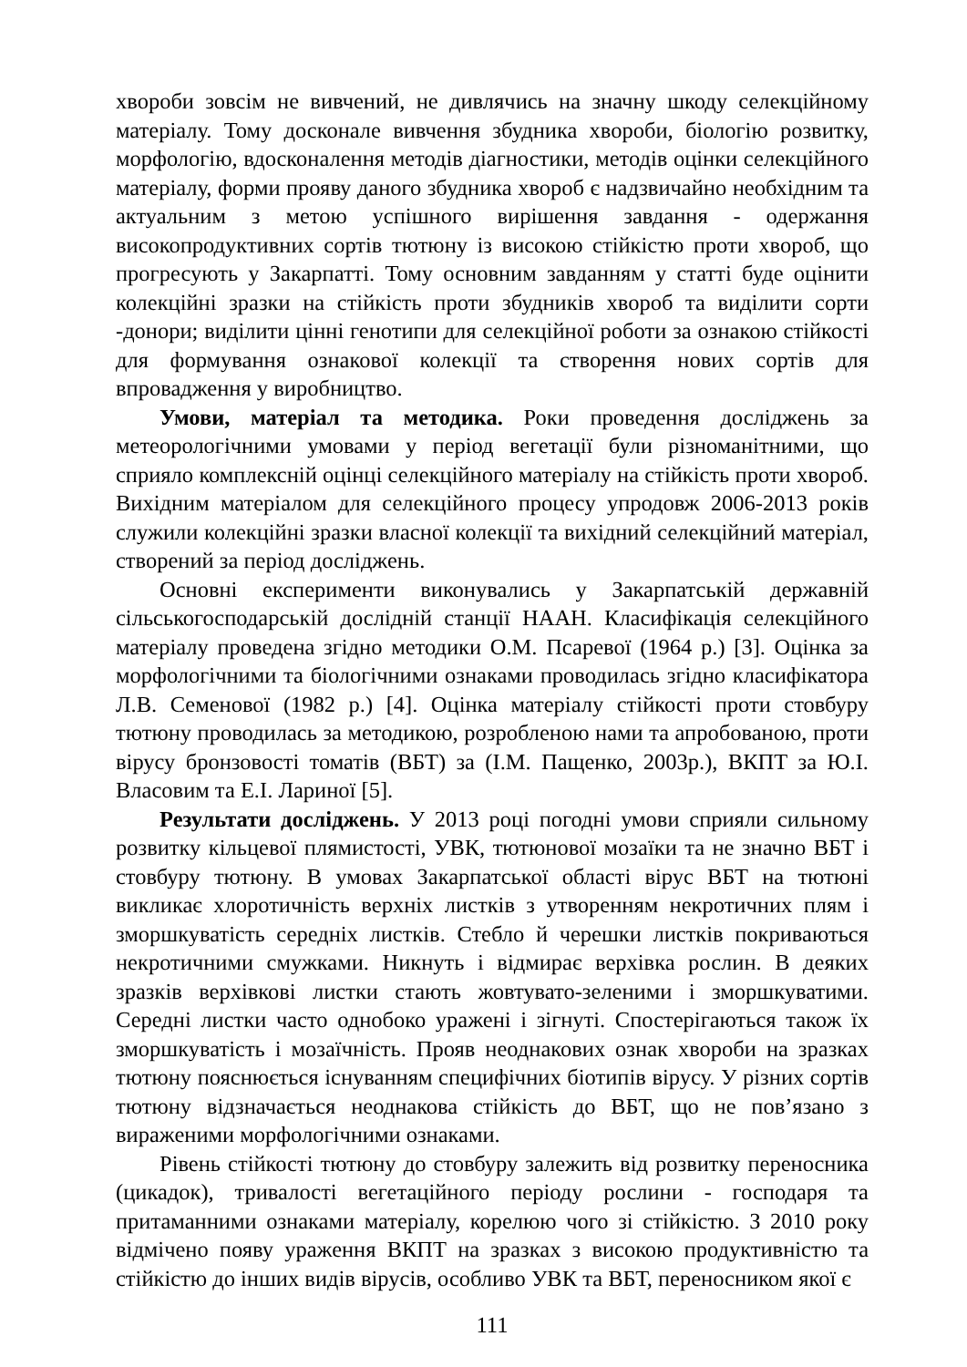хвороби зовсім не вивчений, не дивлячись на значну шкоду селекційному матеріалу. Тому досконале вивчення збудника хвороби, біологію розвитку, морфологію, вдосконалення методів діагностики, методів оцінки селекційного матеріалу, форми прояву даного збудника хвороб є надзвичайно необхідним та актуальним з метою успішного вирішення завдання - одержання високопродуктивних сортів тютюну із високою стійкістю проти хвороб, що прогресують у Закарпатті. Тому основним завданням у статті буде оцінити колекційні зразки на стійкість проти збудників хвороб та виділити сорти -донори; виділити цінні генотипи для селекційної роботи за ознакою стійкості для формування ознакової колекції та створення нових сортів для впровадження у виробництво.
Умови, матеріал та методика. Роки проведення досліджень за метеорологічними умовами у період вегетації були різноманітними, що сприяло комплексній оцінці селекційного матеріалу на стійкість проти хвороб. Вихідним матеріалом для селекційного процесу упродовж 2006-2013 років служили колекційні зразки власної колекції та вихідний селекційний матеріал, створений за період досліджень.
Основні експерименти виконувались у Закарпатській державній сільськогосподарській дослідній станції НААН. Класифікація селекційного матеріалу проведена згідно методики О.М. Псаревої (1964 р.) [3]. Оцінка за морфологічними та біологічними ознаками проводилась згідно класифікатора Л.В. Семенової (1982 р.) [4]. Оцінка матеріалу стійкості проти стовбуру тютюну проводилась за методикою, розробленою нами та апробованою, проти вірусу бронзовості томатів (ВБТ) за (І.М. Пащенко, 2003р.), ВКПТ за Ю.І. Власовим та Е.І. Лариної [5].
Результати досліджень. У 2013 році погодні умови сприяли сильному розвитку кільцевої плямистості, УВК, тютюнової мозаїки та не значно ВБТ і стовбуру тютюну. В умовах Закарпатської області вірус ВБТ на тютюні викликає хлоротичність верхніх листків з утворенням некротичних плям і зморшкуватість середніх листків. Стебло й черешки листків покриваються некротичними смужками. Никнуть і відмирає верхівка рослин. В деяких зразків верхівкові листки стають жовтувато-зеленими і зморшкуватими. Середні листки часто однобоко уражені і зігнуті. Спостерігаються також їх зморшкуватість і мозаїчність. Прояв неоднакових ознак хвороби на зразках тютюну пояснюється існуванням специфічних біотипів вірусу. У різних сортів тютюну відзначається неоднакова стійкість до ВБТ, що не пов’язано з вираженими морфологічними ознаками.
Рівень стійкості тютюну до стовбуру залежить від розвитку переносника (цикадок), тривалості вегетаційного періоду рослини - господаря та притаманними ознаками матеріалу, корелюю чого зі стійкістю. З 2010 року відмічено появу ураження ВКПТ на зразках з високою продуктивністю та стійкістю до інших видів вірусів, особливо УВК та ВБТ, переносником якої є
111